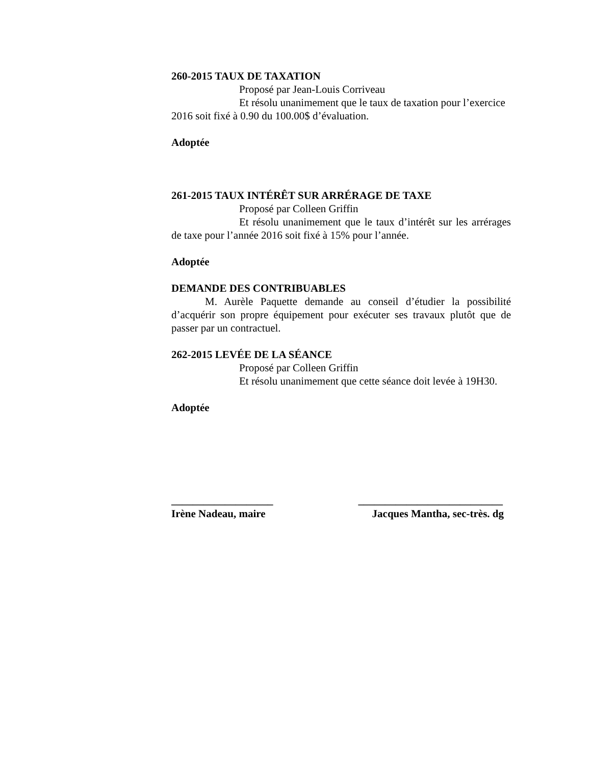260-2015 TAUX DE TAXATION
Proposé par Jean-Louis Corriveau
Et résolu unanimement que le taux de taxation pour l’exercice 2016 soit fixé à 0.90 du 100.00$ d’évaluation.
Adoptée
261-2015 TAUX INTÉRÊT SUR ARRÉRAGE DE TAXE
Proposé par Colleen Griffin
Et résolu unanimement que le taux d’intérêt sur les arrérages de taxe pour l’année 2016 soit fixé à 15% pour l’année.
Adoptée
DEMANDE DES CONTRIBUABLES
M. Aurèle Paquette demande au conseil d’étudier la possibilité d’acquérir son propre équipement pour exécuter ses travaux plutôt que de passer par un contractuel.
262-2015 LEVÉE DE LA SÉANCE
Proposé par Colleen Griffin
Et résolu unanimement que cette séance doit levée à 19H30.
Adoptée
___________________ ___________________________
Irène Nadeau, maire Jacques Mantha, sec-très. dg